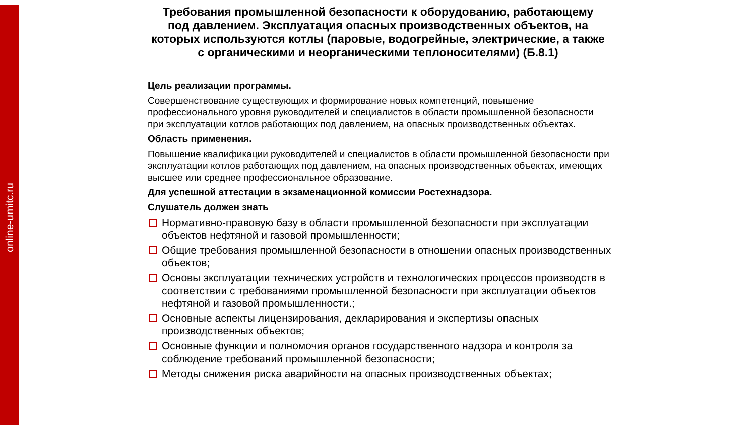online-umitc.ru
Требования промышленной безопасности к оборудованию, работающему под давлением. Эксплуатация опасных производственных объектов, на которых используются котлы (паровые, водогрейные, электрические, а также с органическими и неорганическими теплоносителями) (Б.8.1)
Цель реализации программы.
Совершенствование существующих и формирование новых компетенций, повышение профессионального уровня руководителей и специалистов в области промышленной безопасности при эксплуатации котлов работающих под давлением, на опасных производственных объектах.
Область применения.
Повышение квалификации руководителей и специалистов в области промышленной безопасности при эксплуатации котлов работающих под давлением, на опасных производственных объектах, имеющих высшее или среднее профессиональное образование.
Для успешной аттестации в экзаменационной комиссии Ростехнадзора.
Слушатель должен знать
Нормативно-правовую базу в области промышленной безопасности при эксплуатации объектов нефтяной и газовой промышленности;
Общие требования промышленной безопасности в отношении опасных производственных объектов;
Основы эксплуатации технических устройств и технологических процессов производств в соответствии с требованиями промышленной безопасности при эксплуатации объектов нефтяной и газовой промышленности.;
Основные аспекты лицензирования, декларирования и экспертизы опасных производственных объектов;
Основные функции и полномочия органов государственного надзора и контроля за соблюдение требований промышленной безопасности;
Методы снижения риска аварийности на опасных производственных объектах;